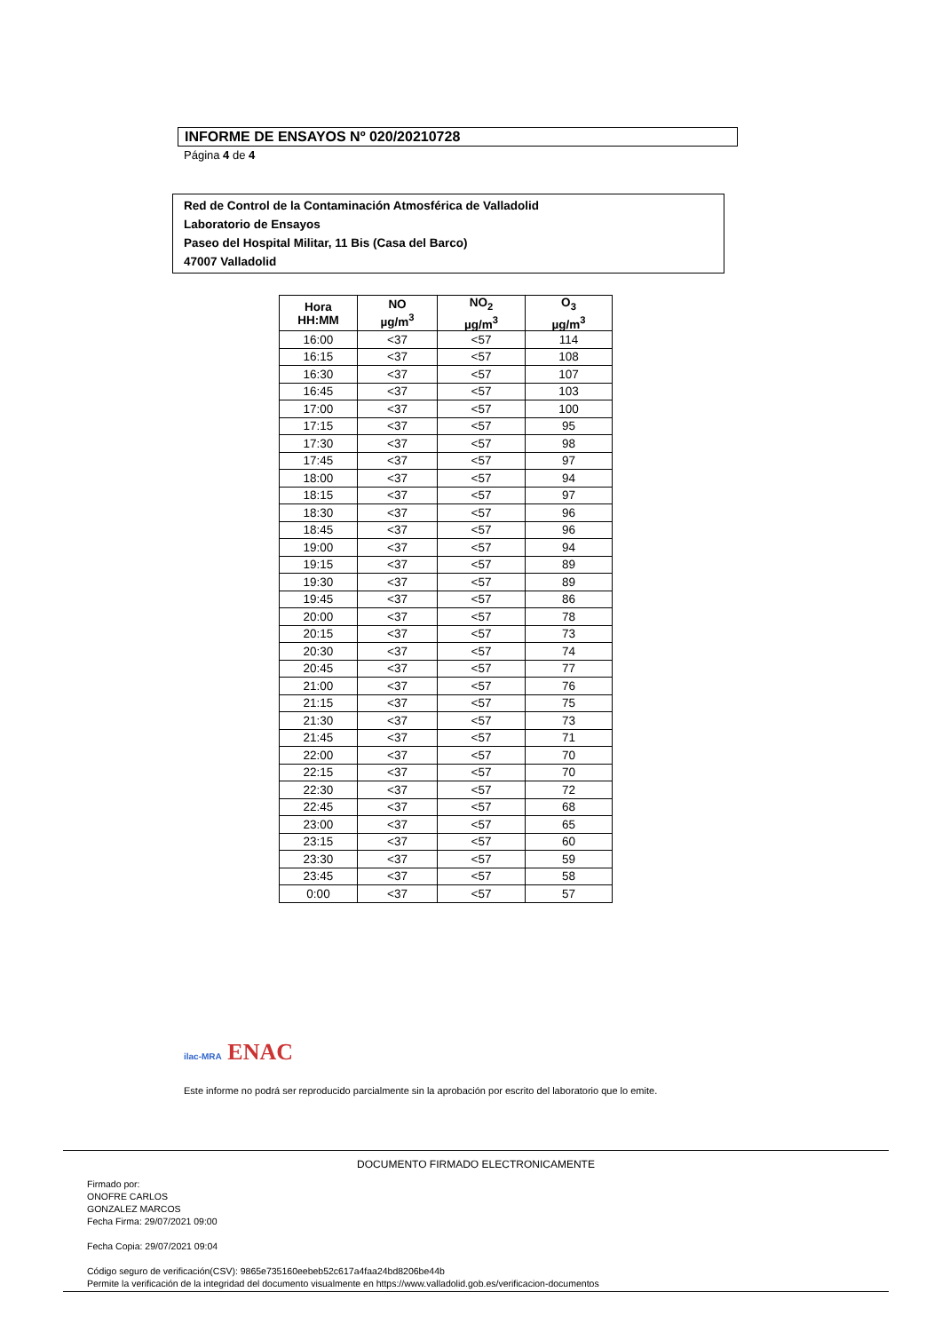INFORME DE ENSAYOS Nº 020/20210728
Página 4 de 4
Red de Control de la Contaminación Atmosférica de Valladolid
Laboratorio de Ensayos
Paseo del Hospital Militar, 11 Bis (Casa del Barco)
47007 Valladolid
| Hora HH:MM | NO µg/m<sup>3</sup> | NO<sub>2</sub> µg/m<sup>3</sup> | O<sub>3</sub> µg/m<sup>3</sup> |
| --- | --- | --- | --- |
| 16:00 | <37 | <57 | 114 |
| 16:15 | <37 | <57 | 108 |
| 16:30 | <37 | <57 | 107 |
| 16:45 | <37 | <57 | 103 |
| 17:00 | <37 | <57 | 100 |
| 17:15 | <37 | <57 | 95 |
| 17:30 | <37 | <57 | 98 |
| 17:45 | <37 | <57 | 97 |
| 18:00 | <37 | <57 | 94 |
| 18:15 | <37 | <57 | 97 |
| 18:30 | <37 | <57 | 96 |
| 18:45 | <37 | <57 | 96 |
| 19:00 | <37 | <57 | 94 |
| 19:15 | <37 | <57 | 89 |
| 19:30 | <37 | <57 | 89 |
| 19:45 | <37 | <57 | 86 |
| 20:00 | <37 | <57 | 78 |
| 20:15 | <37 | <57 | 73 |
| 20:30 | <37 | <57 | 74 |
| 20:45 | <37 | <57 | 77 |
| 21:00 | <37 | <57 | 76 |
| 21:15 | <37 | <57 | 75 |
| 21:30 | <37 | <57 | 73 |
| 21:45 | <37 | <57 | 71 |
| 22:00 | <37 | <57 | 70 |
| 22:15 | <37 | <57 | 70 |
| 22:30 | <37 | <57 | 72 |
| 22:45 | <37 | <57 | 68 |
| 23:00 | <37 | <57 | 65 |
| 23:15 | <37 | <57 | 60 |
| 23:30 | <37 | <57 | 59 |
| 23:45 | <37 | <57 | 58 |
| 0:00 | <37 | <57 | 57 |
ilac-MRA ENAC
Este informe no podrá ser reproducido parcialmente sin la aprobación por escrito del laboratorio que lo emite.
DOCUMENTO FIRMADO ELECTRONICAMENTE
Firmado por:
ONOFRE CARLOS
GONZALEZ MARCOS
Fecha Firma: 29/07/2021 09:00
Fecha Copia: 29/07/2021 09:04
Código seguro de verificación(CSV): 9865e735160eebeb52c617a4faa24bd8206be44b
Permite la verificación de la integridad del documento visualmente en https://www.valladolid.gob.es/verificacion-documentos